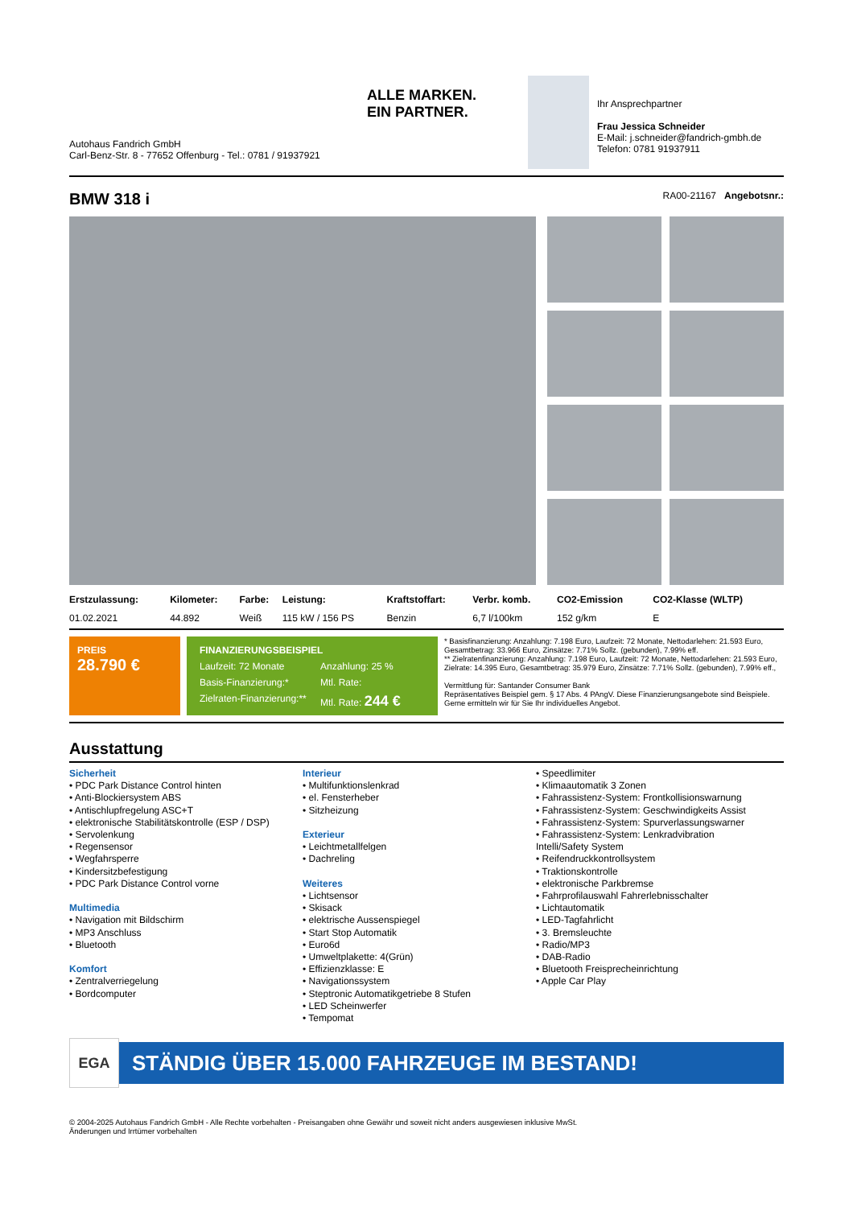Autohaus Fandrich GmbH
Carl-Benz-Str. 8 - 77652 Offenburg - Tel.: 0781 / 91937921
ALLE MARKEN.
EIN PARTNER.
Ihr Ansprechpartner
Frau Jessica Schneider
E-Mail: j.schneider@fandrich-gmbh.de
Telefon: 0781 91937911
BMW 318 i
RA00-21167 Angebotsnr.:
| Erstzulassung: | Kilometer: | Farbe: | Leistung: | Kraftstoffart: | Verbr. komb. | CO2-Emission | CO2-Klasse (WLTP) |
| --- | --- | --- | --- | --- | --- | --- | --- |
| 01.02.2021 | 44.892 | Weiß | 115 kW / 156 PS | Benzin | 6,7 l/100km | 152 g/km | E |
PREIS
28.790 €
FINANZIERUNGSBEISPIEL Laufzeit: 72 Monate Anzahlung: 25 % Basis-Finanzierung:* Mtl. Rate: Zielraten-Finanzierung:** Mtl. Rate: 244 €
* Basisfinanzierung: Anzahlung: 7.198 Euro, Laufzeit: 72 Monate, Nettodarlehen: 21.593 Euro, Gesamtbetrag: 33.966 Euro, Zinsätze: 7.71% Sollz. (gebunden), 7.99% eff.
** Zielratenfinanzierung: Anzahlung: 7.198 Euro, Laufzeit: 72 Monate, Nettodarlehen: 21.593 Euro, Zielrate: 14.395 Euro, Gesamtbetrag: 35.979 Euro, Zinsätze: 7.71% Sollz. (gebunden), 7.99% eff.,
Vermittlung für: Santander Consumer Bank
Repräsentatives Beispiel gem. § 17 Abs. 4 PAngV. Diese Finanzierungsangebote sind Beispiele. Gerne ermitteln wir für Sie Ihr individuelles Angebot.
Ausstattung
Sicherheit
• PDC Park Distance Control hinten
• Anti-Blockiersystem ABS
• Antischlupfregelung ASC+T
• elektronische Stabilitätskontrolle (ESP / DSP)
• Servolenkung
• Regensensor
• Wegfahrsperre
• Kindersitzbefestigung
• PDC Park Distance Control vorne
Multimedia
• Navigation mit Bildschirm
• MP3 Anschluss
• Bluetooth
Komfort
• Zentralverriegelung
• Bordcomputer
Interieur
• Multifunktionslenkrad
• el. Fensterheber
• Sitzheizung
Exterieur
• Leichtmetallfelgen
• Dachreling
Weiteres
• Lichtsensor
• Skisack
• elektrische Aussenspiegel
• Start Stop Automatik
• Euro6d
• Umweltplakette: 4(Grün)
• Effizienzklasse: E
• Navigationssystem
• Steptronic Automatikgetriebe 8 Stufen
• LED Scheinwerfer
• Tempomat
• Speedlimiter
• Klimaautomatik 3 Zonen
• Fahrassistenz-System: Frontkollisionswarnung
• Fahrassistenz-System: Geschwindigkeits Assist
• Fahrassistenz-System: Spurverlassungswarner
• Fahrassistenz-System: Lenkradvibration Intelli/Safety System
• Reifendruckkontrollsystem
• Traktionskontrolle
• elektronische Parkbremse
• Fahrprofilauswahl Fahrerlebnisschalter
• Lichtautomatik
• LED-Tagfahrlicht
• 3. Bremsleuchte
• Radio/MP3
• DAB-Radio
• Bluetooth Freisprecheinrichtung
• Apple Car Play
EGA
STÄNDIG ÜBER 15.000 FAHRZEUGE IM BESTAND!
© 2004-2025 Autohaus Fandrich GmbH - Alle Rechte vorbehalten - Preisangaben ohne Gewähr und soweit nicht anders ausgewiesen inklusive MwSt.
Änderungen und Irrtümer vorbehalten